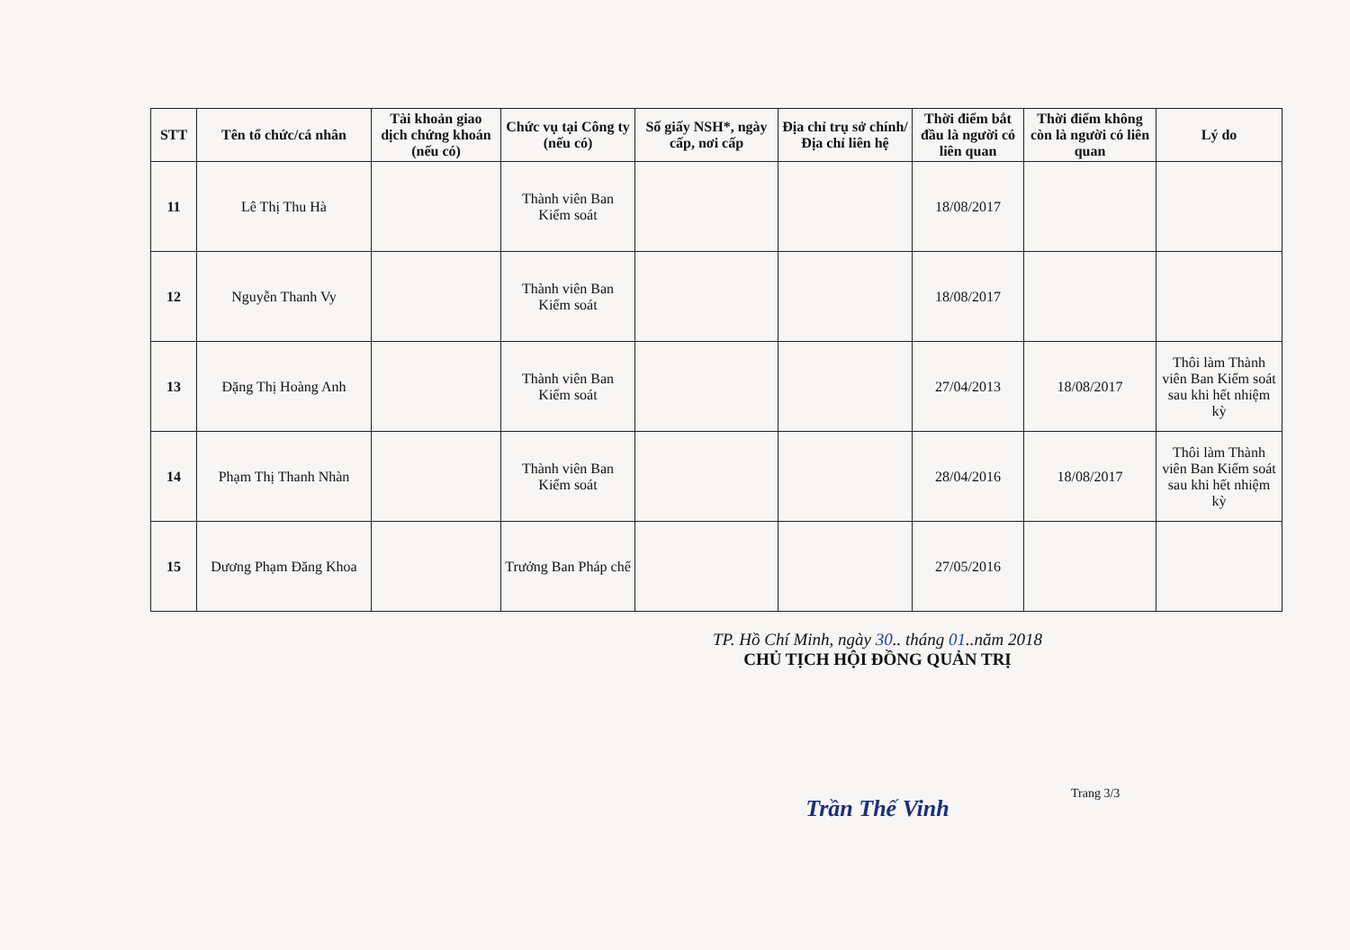| STT | Tên tổ chức/cá nhân | Tài khoản giao dịch chứng khoán (nếu có) | Chức vụ tại Công ty (nếu có) | Số giấy NSH*, ngày cấp, nơi cấp | Địa chỉ trụ sở chính/Địa chỉ liên hệ | Thời điểm bắt đầu là người có liên quan | Thời điểm không còn là người có liên quan | Lý do |
| --- | --- | --- | --- | --- | --- | --- | --- | --- |
| 11 | Lê Thị Thu Hà | | Thành viên Ban Kiểm soát | | | 18/08/2017 | | |
| 12 | Nguyễn Thanh Vy | | Thành viên Ban Kiểm soát | | | 18/08/2017 | | |
| 13 | Đặng Thị Hoàng Anh | | Thành viên Ban Kiểm soát | | | 27/04/2013 | 18/08/2017 | Thôi làm Thành viên Ban Kiểm soát sau khi hết nhiệm kỳ |
| 14 | Phạm Thị Thanh Nhàn | | Thành viên Ban Kiểm soát | | | 28/04/2016 | 18/08/2017 | Thôi làm Thành viên Ban Kiểm soát sau khi hết nhiệm kỳ |
| 15 | Dương Phạm Đăng Khoa | | Trưởng Ban Pháp chế | | | 27/05/2016 | | |
TP. Hồ Chí Minh, ngày 30.. tháng 01..năm 2018
CHỦ TỊCH HỘI ĐỒNG QUẢN TRỊ
Trần Thế Vinh
Trang 3/3